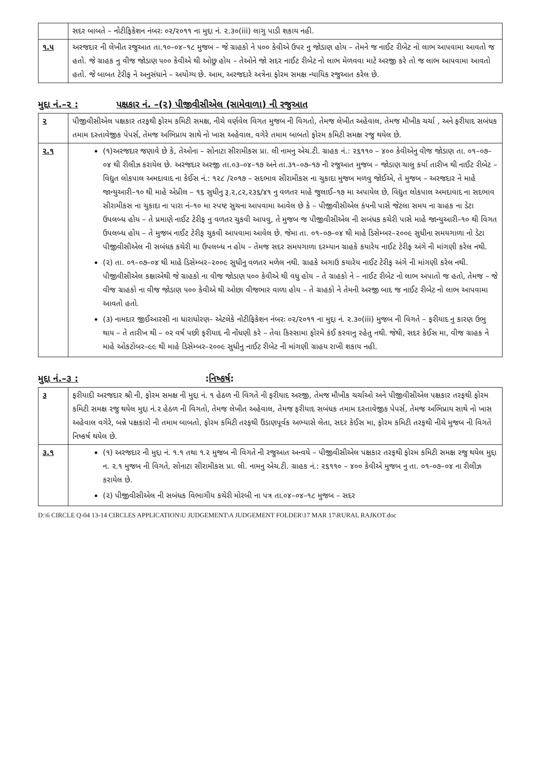| | સદર બાબતે – નોટીફિકેશન નંબરઃ ૦૨/૨૦૧૧ ના મુદ્દા નં. ૨.૩૦(iii) લાગુ પાડી શકાય નહી. |
| ૧.૫ | અરજદાર ની લેખીત રજુઆત તા.૧૦–૦૪–૧૮ મુજબ – જે ગ્રાહકો ને ૫૦૦ કેવીએ ઉપર નુ જોડાણ હોય – તેમને જ નાઈટ રીબેટ નો લાભ આપવામા આવતો જ હતો. જે ગ્રાહક નુ વીજ જોડાણ ૫૦૦ કેવીએ થી ઓછુ હોય – તેઓને જો સદર નાઈટ રીબેટ નો લાભ મેળવવા માટે અરજી કરે તો જ લાભ આપવામા આવતો હતો. જે બાબત ટેરીફ ને અનુસંધાને – અયોગ્ય છે. આમ, અરજદારે અત્રેના ફોરમ સમક્ષ ન્યાયિક રજુઆત કરેલ છે. |
મુદ્દા નં.–૨ : પક્ષકાર નં. –(૨) પીજીવીસીએલ (સામેવાળા) ની રજુઆત
| ૨ | પીજીવીસીએલ પક્ષકાર તરફથી ફોરમ કમિટી સમક્ષ, નીચે વર્ણવેલ વિગત મુજબ ની વિગતો, તેમજ લેખીત અહેવાલ, તેમજ મૌખીક ચર્ચા , અને ફરીયાદ સબંધક તમામ દસ્તાવેજીક પેપર્સ, તેમજ અભિપ્રાય સાથે નો ખાસ અહેવાલ, વગેરે તમામ બાબતો ફોરમ કમિટી સમક્ષ રજુ થયેલ છે. |
| ૨.૧ | (૧)અરજદાર જણાવે છે કે, તેઓના – સોનાટા સીરામીકસ પ્રા. લી નામનુ એચ.ટી. ગ્રાહક નં.: ૨૬૧૧૦ – ૪૦૦ કેવીએનુ વીજ જોડાણ તા. ૦૧–૦૭–૦૪ થી રીલીઝ કરાયેલ છે. અરજદાર અરજી તા.૦૩–૦૪–૧૭ અને તા.૩૧–૦૭–૧૭ ની રજુઆત મુજબ – જોડાણ ચાલુ કર્યા તારીખ થી નાઈટ રીબેટ – વિદ્યુત લોકપાલ અમદાવાદ ના કેઈસ નં.: ૧૨૮ /૨૦૧૭ – સદભાવ સીરામીકસ ના ચુકાદા મુજબ મળવુ જોઈએ, તે મુજબ – અરજદાર ને માહે જાન્યુઆરી–૧૦ થી માહે એપ્રીલ – ૧૬ સુધીનુ રૂ.૨,૮૨,૨૩૬/૪૧ નુ વળતર માહે જુલાઈ–૧૭ મા અપાયેલ છે, વિદ્યુત લોકપાલ અમદાવાદ ના સદભાવ સીરામીકસ ના ચુકાદા ના પારા નં–૧૦ મા સ્પષ્ટ સુચના આપવામા આવેલ છે કે – પીજીવીસીએલ કંપની પાસે જેટલા સમય ના ગ્રાહક ના ડેટા ઉપલબ્ધ હોય – તે પ્રમાણે નાઈટ ટેરીફ નુ વળતર ચુકવી આપવુ, તે મુજબ જ પીજીવીસીએલ ની સબંધક કચેરી પાસે માહે જાન્યુઆરી–૧૦ થી વિગત ઉપલબ્ધ હોય – તે મુજબ નાઈટ ટેરીફ ચુકવી આપવામા આવેલ છે. જેમા તા. ૦૧–૦૭–૦૪ થી માહે ડિસેમ્બર–૨૦૦૯ સુધીના સમયગાળા નો ડેટા પીજીવીસીએલ ની સબંધક કચેરી મા ઉપલબ્ધ ન હોય – તેમજ સદર સમયગાળા દરમ્યાન ગ્રાહકે કયારેય નાઈટ ટેરીફ અંગે ની માંગણી કરેલ નથી. (૨) તા. ૦૧–૦૭–૦૪ થી માહે ડિસેમ્બર–૨૦૦૯ સુધીનુ વળતર મળેલ નથી. ગ્રાહકે અગાઉ કયારેય નાઈટ ટેરીફ અંગે ની માંગણી કરેલ નથી. પીજીવીસીએલ કક્ષાએથી જે ગ્રાહકો ના વીજ જોડાણ ૫૦૦ કેવીએ થી વધુ હોય – તે ગ્રાહકો ને – નાઈટ રીબેટ નો લાભ અપાતો જ હતો, તેમજ – જે વીજ ગ્રાહકો ના વીજ જોડાણ ૫૦૦ કેવીએ થી ઓછા વીજભાર વાળા હોય – તે ગ્રાહકો ને તેમની અરજી બાદ જ નાઈટ રીબેટ નો લાભ આપવામા આવતો હતો. (૩) નામદાર જીઈઆરસી ના ધારાધોરણ– એટલેકે નોટીફિકેશન નંબરઃ ૦૨/૨૦૧૧ ના મુદ્દા નં. ૨.૩૦(iii) મુજબ ની વિગતે – ફરીયાદ નુ કારણ ઉભુ થાય – તે તારીખ થી – ૦૨ વર્ષ પછી ફરીયાદ ની નોંધણી કરે – તેવા કિસ્સામા ફોરમે કંઈ કરવાનુ રહેતુ નથી. જેથી, સદર કેઈસ મા, વીજ ગ્રાહક ને માહે ઓકટોબર–૯૯ થી માહે ડિસેમ્બર–૨૦૦૯ સુધીનુ નાઈટ રીબેટ ની માંગણી ગ્રાહય રાખી શકાય નહી. |
મુદ્દા નં.–૩ : : નિષ્કર્ષ :
| ૩ | ફરીયાદી અરજદાર શ્રી ની, ફોરમ સમક્ષ ની મુદ્દા નં. ૧ હેઠળ ની વિગતે ની ફરીયાદ અરજી, તેમજ મૌખીક ચર્ચાઓ અને પીજીવીસીએલ પક્ષકાર તરફથી ફોરમ કમિટી સમક્ષ રજુ થયેલ મુદ્દા નં.૨ હેઠળ ની વિગતો, તેમજ લેખીત અહેવાલ, તેમજ ફરીયાદ સબંધક તમામ દસ્તાવેજીક પેપર્સ, તેમજ અભિપ્રાય સાથે નો ખાસ અહેવાલ વગેરે, બન્ને પક્ષકારો ની તમામ બાબતો, ફોરમ કમિટી તરફથી ઉંડાણપૂર્વક અભ્યાસે લેતા, સદર કેઈસ મા, ફોરમ કમિટી તરફથી નીચે મુજબ ની વિગતે નિષ્કર્ષ થયેલ છે. |
| ૩.૧ | (૧) અરજદાર ની મુદ્દા નં. ૧.૧ તથા ૧.૨ મુજબ ની વિગતે ની રજુઆત અન્વયે – પીજીવીસીએલ પક્ષકાર તરફથી ફોરમ કમિટી સમક્ષ રજુ થયેલ મુદ્દા ન. ૨.૧ મુજબ ની વિગતે, સોનાટા સીરામીકસ પ્રા. લી. નામનુ એચ.ટી. ગ્રાહક નં.: ૨૬૧૧૦ – ૪૦૦ કેવીએ મુજબ નુ તા. ૦૧–૦૭–૦૪ ના રીલીઝ કરાયેલ છે. (૨) પીજીવીસીએલ ની સબંધક વિભાગીય કચેરી મોરબી ના પત્ર તા.૦૪–૦૪–૧૮ મુજબ – સદર |
D:\6 CIRCLE Q-04 13-14 CIRCLES APPLICATION\U JUDGEMENT\A JUDGEMENT FOLDER\17 MAR 17\RURAL RAJKOT.doc